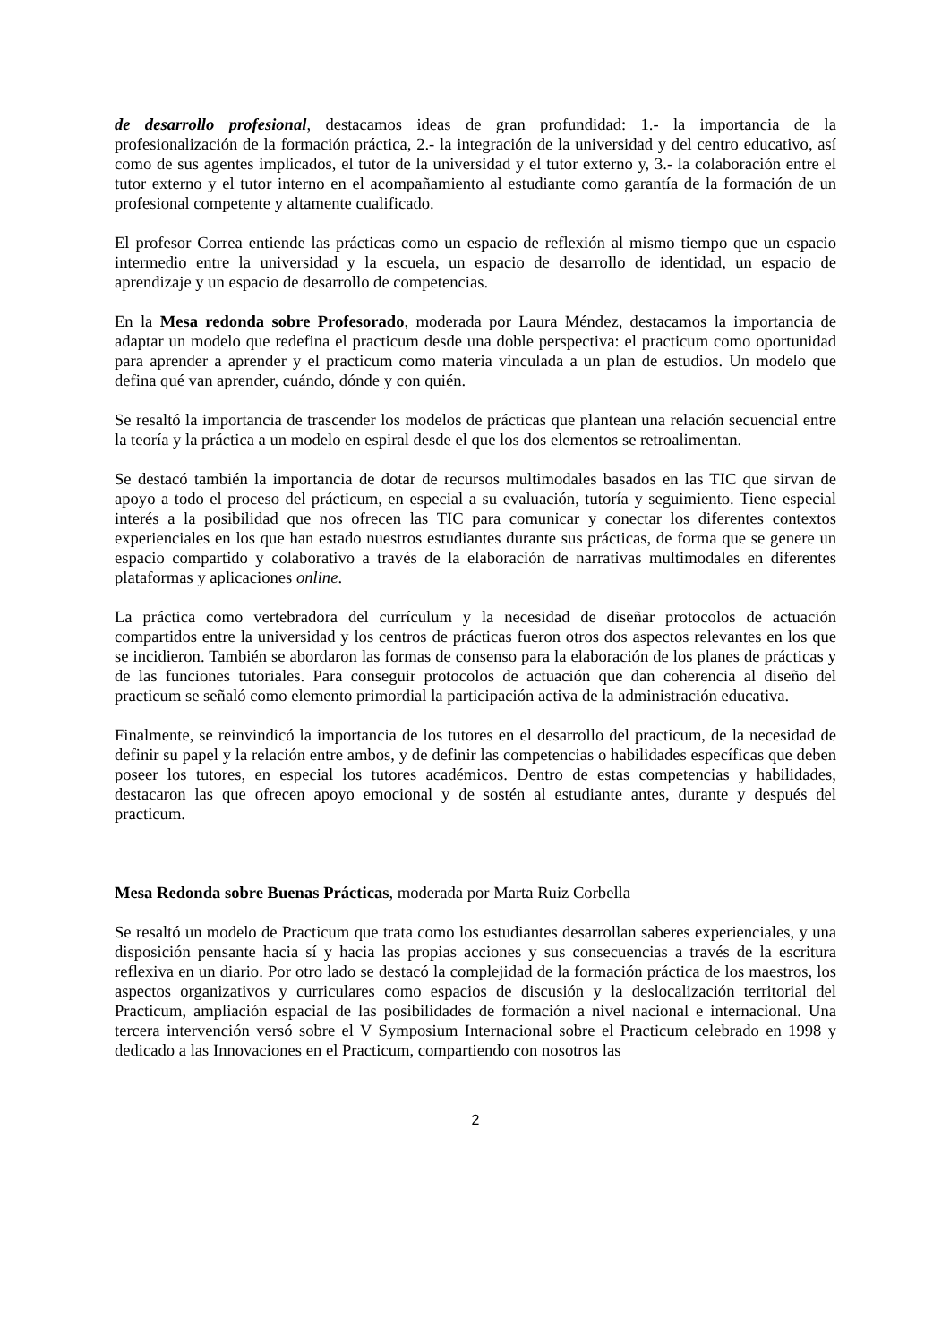de desarrollo profesional, destacamos ideas de gran profundidad: 1.- la importancia de la profesionalización de la formación práctica, 2.- la integración de la universidad y del centro educativo, así como de sus agentes implicados, el tutor de la universidad y el tutor externo y, 3.- la colaboración entre el tutor externo y el tutor interno en el acompañamiento al estudiante como garantía de la formación de un profesional competente y altamente cualificado.
El profesor Correa entiende las prácticas como un espacio de reflexión al mismo tiempo que un espacio intermedio entre la universidad y la escuela, un espacio de desarrollo de identidad, un espacio de aprendizaje y un espacio de desarrollo de competencias.
En la Mesa redonda sobre Profesorado, moderada por Laura Méndez, destacamos la importancia de adaptar un modelo que redefina el practicum desde una doble perspectiva: el practicum como oportunidad para aprender a aprender y el practicum como materia vinculada a un plan de estudios. Un modelo que defina qué van aprender, cuándo, dónde y con quién.
Se resaltó la importancia de trascender los modelos de prácticas que plantean una relación secuencial entre la teoría y la práctica a un modelo en espiral desde el que los dos elementos se retroalimentan.
Se destacó también la importancia de dotar de recursos multimodales basados en las TIC que sirvan de apoyo a todo el proceso del prácticum, en especial a su evaluación, tutoría y seguimiento. Tiene especial interés a la posibilidad que nos ofrecen las TIC para comunicar y conectar los diferentes contextos experienciales en los que han estado nuestros estudiantes durante sus prácticas, de forma que se genere un espacio compartido y colaborativo a través de la elaboración de narrativas multimodales en diferentes plataformas y aplicaciones online.
La práctica como vertebradora del currículum y la necesidad de diseñar protocolos de actuación compartidos entre la universidad y los centros de prácticas fueron otros dos aspectos relevantes en los que se incidieron. También se abordaron las formas de consenso para la elaboración de los planes de prácticas y de las funciones tutoriales. Para conseguir protocolos de actuación que dan coherencia al diseño del practicum se señaló como elemento primordial la participación activa de la administración educativa.
Finalmente, se reinvindicó la importancia de los tutores en el desarrollo del practicum, de la necesidad de definir su papel y la relación entre ambos, y de definir las competencias o habilidades específicas que deben poseer los tutores, en especial los tutores académicos. Dentro de estas competencias y habilidades, destacaron las que ofrecen apoyo emocional y de sostén al estudiante antes, durante y después del practicum.
Mesa Redonda sobre Buenas Prácticas, moderada por Marta Ruiz Corbella
Se resaltó un modelo de Practicum que trata como los estudiantes desarrollan saberes experienciales, y una disposición pensante hacia sí y hacia las propias acciones y sus consecuencias a través de la escritura reflexiva en un diario. Por otro lado se destacó la complejidad de la formación práctica de los maestros, los aspectos organizativos y curriculares como espacios de discusión y la deslocalización territorial del Practicum, ampliación espacial de las posibilidades de formación a nivel nacional e internacional. Una tercera intervención versó sobre el V Symposium Internacional sobre el Practicum celebrado en 1998 y dedicado a las Innovaciones en el Practicum, compartiendo con nosotros las
2